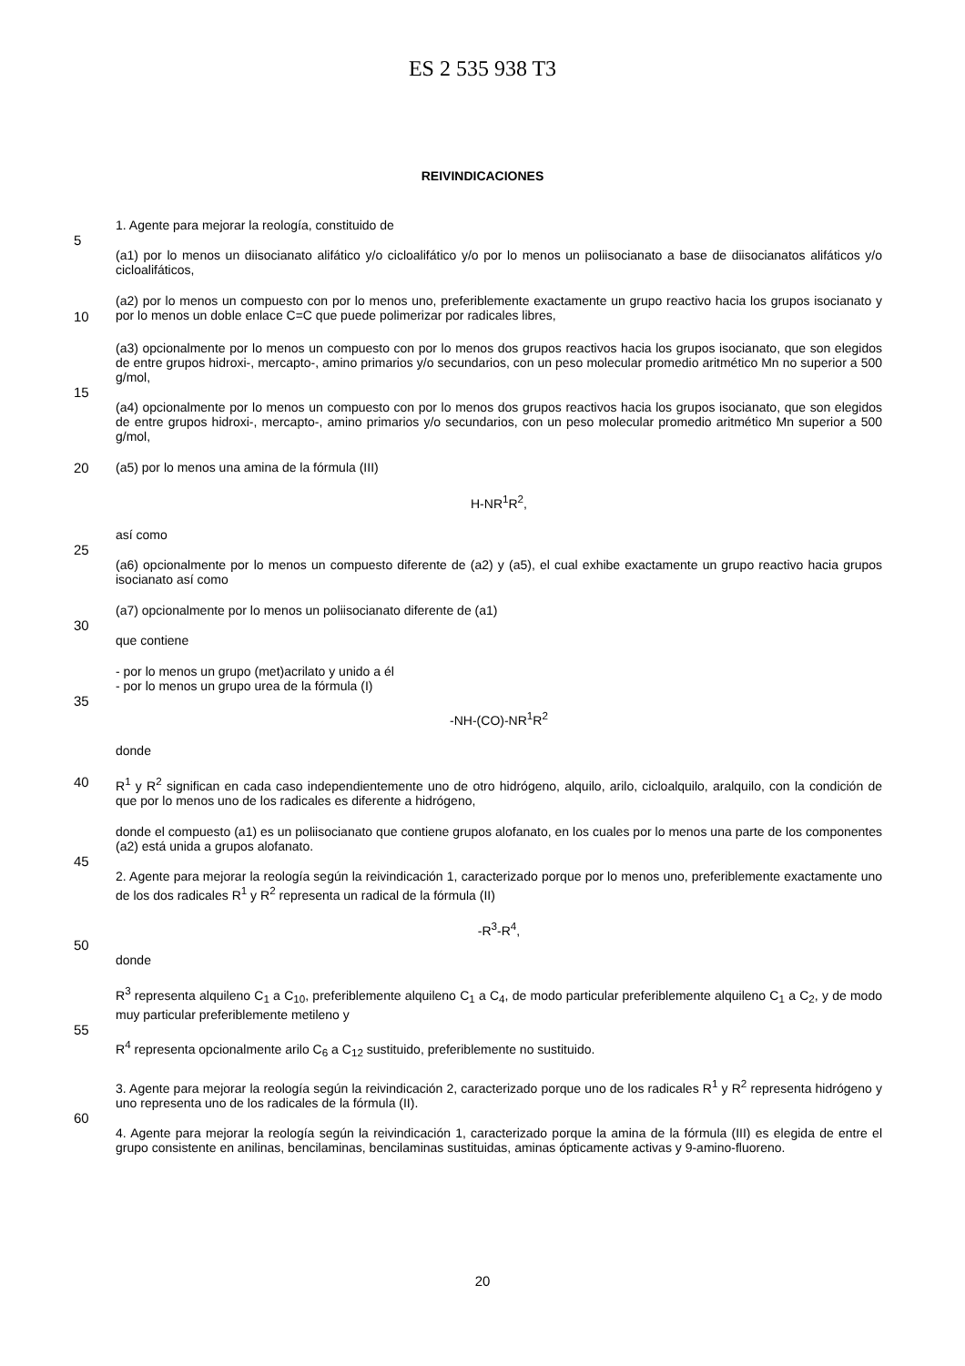ES 2 535 938 T3
REIVINDICACIONES
1. Agente para mejorar la reología, constituido de
5
(a1) por lo menos un diisocianato alifático y/o cicloalifático y/o por lo menos un poliisocianato a base de diisocianatos alifáticos y/o cicloalifáticos,
10
(a2) por lo menos un compuesto con por lo menos uno, preferiblemente exactamente un grupo reactivo hacia los grupos isocianato y por lo menos un doble enlace C=C que puede polimerizar por radicales libres,
(a3) opcionalmente por lo menos un compuesto con por lo menos dos grupos reactivos hacia los grupos isocianato, que son elegidos de entre grupos hidroxi-, mercapto-, amino primarios y/o secundarios, con un peso molecular promedio aritmético Mn no superior a 500 g/mol,
15
(a4) opcionalmente por lo menos un compuesto con por lo menos dos grupos reactivos hacia los grupos isocianato, que son elegidos de entre grupos hidroxi-, mercapto-, amino primarios y/o secundarios, con un peso molecular promedio aritmético Mn superior a 500 g/mol,
20
(a5) por lo menos una amina de la fórmula (III)
H-NR<sup>1</sup>R<sup>2</sup>,
así como
25
(a6) opcionalmente por lo menos un compuesto diferente de (a2) y (a5), el cual exhibe exactamente un grupo reactivo hacia grupos isocianato así como
(a7) opcionalmente por lo menos un poliisocianato diferente de (a1)
30
que contiene
- por lo menos un grupo (met)acrilato y unido a él
- por lo menos un grupo urea de la fórmula (I)
35
-NH-(CO)-NR<sup>1</sup>R<sup>2</sup>
donde
40
R<sup>1</sup> y R<sup>2</sup> significan en cada caso independientemente uno de otro hidrógeno, alquilo, arilo, cicloalquilo, aralquilo, con la condición de que por lo menos uno de los radicales es diferente a hidrógeno,
donde el compuesto (a1) es un poliisocianato que contiene grupos alofanato, en los cuales por lo menos una parte de los componentes (a2) está unida a grupos alofanato.
45
2. Agente para mejorar la reología según la reivindicación 1, caracterizado porque por lo menos uno, preferiblemente exactamente uno de los dos radicales R<sup>1</sup> y R<sup>2</sup> representa un radical de la fórmula (II)
-R<sup>3</sup>-R<sup>4</sup>,
50
donde
R<sup>3</sup> representa alquileno C<sub>1</sub> a C<sub>10</sub>, preferiblemente alquileno C<sub>1</sub> a C<sub>4</sub>, de modo particular preferiblemente alquileno C<sub>1</sub> a C<sub>2</sub>, y de modo muy particular preferiblemente metileno y
55
R<sup>4</sup> representa opcionalmente arilo C<sub>6</sub> a C<sub>12</sub> sustituido, preferiblemente no sustituido.
3. Agente para mejorar la reología según la reivindicación 2, caracterizado porque uno de los radicales R<sup>1</sup> y R<sup>2</sup> representa hidrógeno y uno representa uno de los radicales de la fórmula (II).
60
4. Agente para mejorar la reología según la reivindicación 1, caracterizado porque la amina de la fórmula (III) es elegida de entre el grupo consistente en anilinas, bencilaminas, bencilaminas sustituidas, aminas ópticamente activas y 9-amino-fluoreno.
20